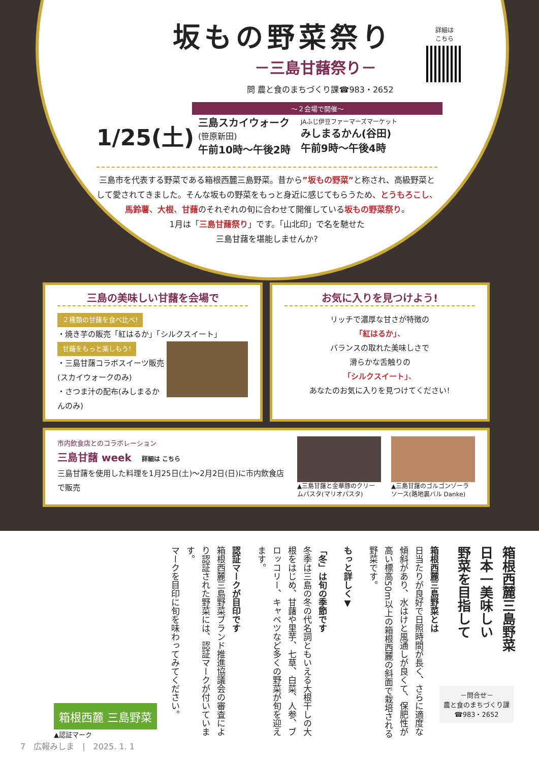坂もの野菜祭り
詳細は
こちら
－三島甘藷祭り－
問 農と食のまちづくり課☎983・2652
～２会場で開催～
1/25(土)
三島スカイウォーク
(笹原新田)
午前10時～午後2時
JAふじ伊豆ファーマーズマーケット
みしまるかん(谷田)
午前9時～午後4時
三島市を代表する野菜である箱根西麓三島野菜。昔から”坂もの野菜”と称され、高級野菜として愛されてきました。そんな坂もの野菜をもっと身近に感じてもらうため、とうもろこし、馬鈴薯、大根、甘藷のそれぞれの旬に合わせて開催している坂もの野菜祭り。
1月は「三島甘藷祭り」です。「山北印」で名を馳せた
三島甘藷を堪能しませんか?
三島の美味しい甘藷を会場で
２種類の甘藷を食べ比べ!
・焼き芋の販売「紅はるか」「シルクスイート」
甘藷をもっと楽しもう!
・三島甘藷コラボスイーツ販売
(スカイウォークのみ)
・さつま汁の配布(みしまるかんのみ)
お気に入りを見つけよう!
リッチで濃厚な甘さが特徴の
「紅はるか」、
バランスの取れた美味しさで
滑らかな舌触りの
「シルクスイート」、
あなたのお気に入りを見つけてください!
市内飲食店とのコラボレーション
三島甘藷 week　詳細は こちら
三島甘藷を使用した料理を1月25日(土)～2月2日(日)に市内飲食店で販売
▲三島甘藷と金華豚のクリームパスタ(マリオパスタ)
▲三島甘藷のゴルゴンゾーラソース(路地裏バル Danke)
箱根西麓三島野菜
日本一美味しい
野菜を目指して
箱根西麓三島野菜とは
日当たりが良好で日照時間が長く、さらに適度な傾斜があり、水はけと風通しが良くて、保肥性が高い標高50m以上の箱根西麓の斜面で栽培される野菜です。
もっと詳しく▼
「冬」は旬の季節です
冬季は三島の冬の代名詞ともいえる大根干しの大根をはじめ、甘藷や里芋、七草、白菜、人参、ブロッコリー、キャベツなど多くの野菜が旬を迎えます。
認証マークが目印です
箱根西麓三島野菜ブランド推進協議会の審査により認証された野菜には、認証マークが付いています。
マークを目印に旬を味わってみてください。
箱根西麓 三島野菜
▲認証マーク
－問合せ－
農と食のまちづくり課
☎983・2652
7　広報みしま　|　2025. 1. 1